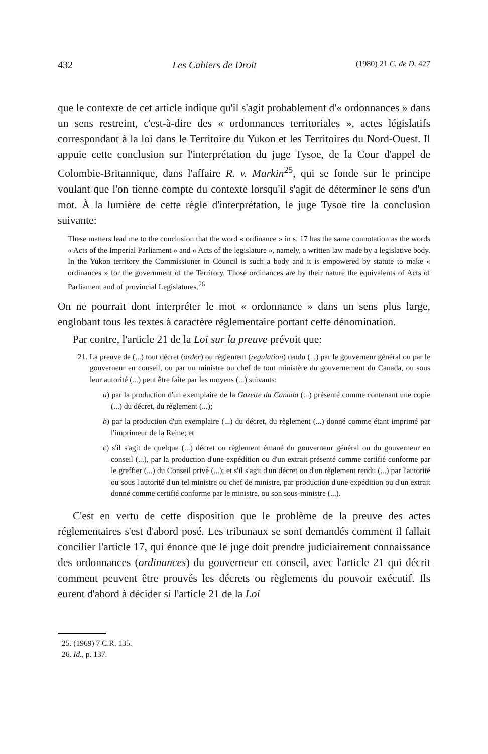432 Les Cahiers de Droit (1980) 21 C. de D. 427
que le contexte de cet article indique qu'il s'agit probablement d'« ordonnances » dans un sens restreint, c'est-à-dire des « ordonnances territoriales », actes législatifs correspondant à la loi dans le Territoire du Yukon et les Territoires du Nord-Ouest. Il appuie cette conclusion sur l'interprétation du juge Tysoe, de la Cour d'appel de Colombie-Britannique, dans l'affaire R. v. Markin<sup>25</sup>, qui se fonde sur le principe voulant que l'on tienne compte du contexte lorsqu'il s'agit de déterminer le sens d'un mot. À la lumière de cette règle d'interprétation, le juge Tysoe tire la conclusion suivante:
These matters lead me to the conclusion that the word « ordinance » in s. 17 has the same connotation as the words « Acts of the Imperial Parliament » and « Acts of the legislature », namely, a written law made by a legislative body. In the Yukon territory the Commissioner in Council is such a body and it is empowered by statute to make « ordinances » for the government of the Territory. Those ordinances are by their nature the equivalents of Acts of Parliament and of provincial Legislatures.<sup>26</sup>
On ne pourrait dont interpréter le mot « ordonnance » dans un sens plus large, englobant tous les textes à caractère réglementaire portant cette dénomination.
Par contre, l'article 21 de la Loi sur la preuve prévoit que:
21. La preuve de (...) tout décret (order) ou règlement (regulation) rendu (...) par le gouverneur général ou par le gouverneur en conseil, ou par un ministre ou chef de tout ministère du gouvernement du Canada, ou sous leur autorité (...) peut être faite par les moyens (...) suivants:
a) par la production d'un exemplaire de la Gazette du Canada (...) présenté comme contenant une copie (...) du décret, du règlement (...);
b) par la production d'un exemplaire (...) du décret, du règlement (...) donné comme étant imprimé par l'imprimeur de la Reine; et
c) s'il s'agit de quelque (...) décret ou règlement émané du gouverneur général ou du gouverneur en conseil (...), par la production d'une expédition ou d'un extrait présenté comme certifié conforme par le greffier (...) du Conseil privé (...); et s'il s'agit d'un décret ou d'un règlement rendu (...) par l'autorité ou sous l'autorité d'un tel ministre ou chef de ministre, par production d'une expédition ou d'un extrait donné comme certifié conforme par le ministre, ou son sous-ministre (...).
C'est en vertu de cette disposition que le problème de la preuve des actes réglementaires s'est d'abord posé. Les tribunaux se sont demandés comment il fallait concilier l'article 17, qui énonce que le juge doit prendre judiciairement connaissance des ordonnances (ordinances) du gouverneur en conseil, avec l'article 21 qui décrit comment peuvent être prouvés les décrets ou règlements du pouvoir exécutif. Ils eurent d'abord à décider si l'article 21 de la Loi
25. (1969) 7 C.R. 135.
26. Id., p. 137.